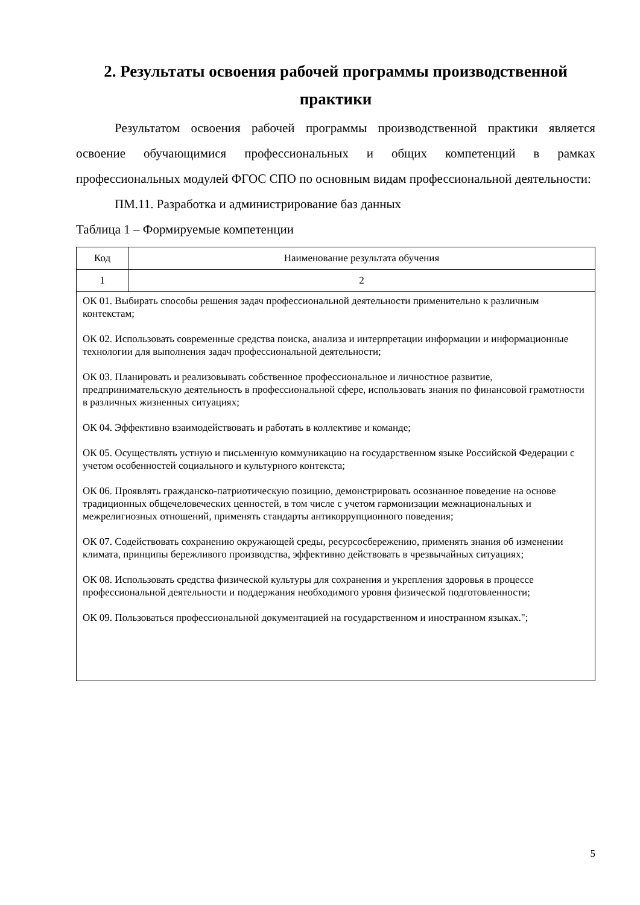2. Результаты освоения рабочей программы производственной практики
Результатом освоения рабочей программы производственной практики является освоение обучающимися профессиональных и общих компетенций в рамках профессиональных модулей ФГОС СПО по основным видам профессиональной деятельности:
ПМ.11. Разработка и администрирование баз данных
Таблица 1 – Формируемые компетенции
| Код | Наименование результата обучения |
| --- | --- |
| 1 | 2 |
| ОК 01. Выбирать способы решения задач профессиональной деятельности применительно к различным контекстам; ОК 02. Использовать современные средства поиска, анализа и интерпретации информации и информационные технологии для выполнения задач профессиональной деятельности; ОК 03. Планировать и реализовывать собственное профессиональное и личностное развитие, предпринимательскую деятельность в профессиональной сфере, использовать знания по финансовой грамотности в различных жизненных ситуациях; ОК 04. Эффективно взаимодействовать и работать в коллективе и команде; ОК 05. Осуществлять устную и письменную коммуникацию на государственном языке Российской Федерации с учетом особенностей социального и культурного контекста; ОК 06. Проявлять гражданско-патриотическую позицию, демонстрировать осознанное поведение на основе традиционных общечеловеческих ценностей, в том числе с учетом гармонизации межнациональных и межрелигиозных отношений, применять стандарты антикоррупционного поведения; ОК 07. Содействовать сохранению окружающей среды, ресурсосбережению, применять знания об изменении климата, принципы бережливого производства, эффективно действовать в чрезвычайных ситуациях; ОК 08. Использовать средства физической культуры для сохранения и укрепления здоровья в процессе профессиональной деятельности и поддержания необходимого уровня физической подготовленности; ОК 09. Пользоваться профессиональной документацией на государственном и иностранном языках."; | |
5